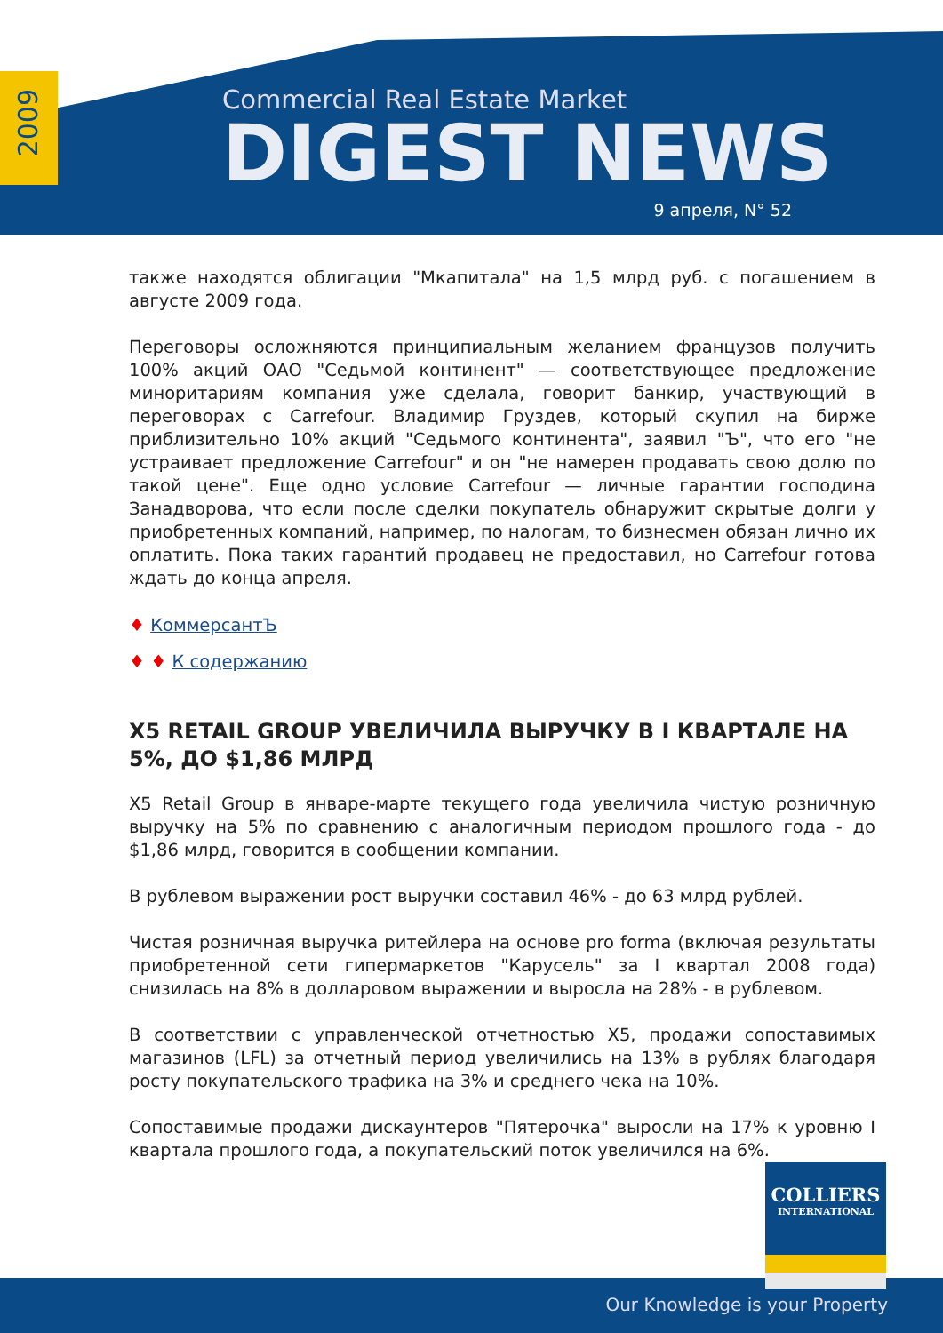2009
Commercial Real Estate Market
DIGEST NEWS
9 апреля, N° 52
также находятся облигации "Мкапитала" на 1,5 млрд руб. с погашением в августе 2009 года.
Переговоры осложняются принципиальным желанием французов получить 100% акций ОАО "Седьмой континент" — соответствующее предложение миноритариям компания уже сделала, говорит банкир, участвующий в переговорах с Carrefour. Владимир Груздев, который скупил на бирже приблизительно 10% акций "Седьмого континента", заявил "Ъ", что его "не устраивает предложение Carrefour" и он "не намерен продавать свою долю по такой цене". Еще одно условие Carrefour — личные гарантии господина Занадворова, что если после сделки покупатель обнаружит скрытые долги у приобретенных компаний, например, по налогам, то бизнесмен обязан лично их оплатить. Пока таких гарантий продавец не предоставил, но Carrefour готова ждать до конца апреля.
♦ КоммерсантЪ
♦ ♦ К содержанию
X5 RETAIL GROUP УВЕЛИЧИЛА ВЫРУЧКУ В I КВАРТАЛЕ НА 5%, ДО $1,86 МЛРД
X5 Retail Group в январе-марте текущего года увеличила чистую розничную выручку на 5% по сравнению с аналогичным периодом прошлого года - до $1,86 млрд, говорится в сообщении компании.
В рублевом выражении рост выручки составил 46% - до 63 млрд рублей.
Чистая розничная выручка ритейлера на основе pro forma (включая результаты приобретенной сети гипермаркетов "Карусель" за I квартал 2008 года) снизилась на 8% в долларовом выражении и выросла на 28% - в рублевом.
В соответствии с управленческой отчетностью X5, продажи сопоставимых магазинов (LFL) за отчетный период увеличились на 13% в рублях благодаря росту покупательского трафика на 3% и среднего чека на 10%.
Сопоставимые продажи дискаунтеров "Пятерочка" выросли на 17% к уровню I квартала прошлого года, а покупательский поток увеличился на 6%.
Our Knowledge is your Property
COLLIERS
INTERNATIONAL